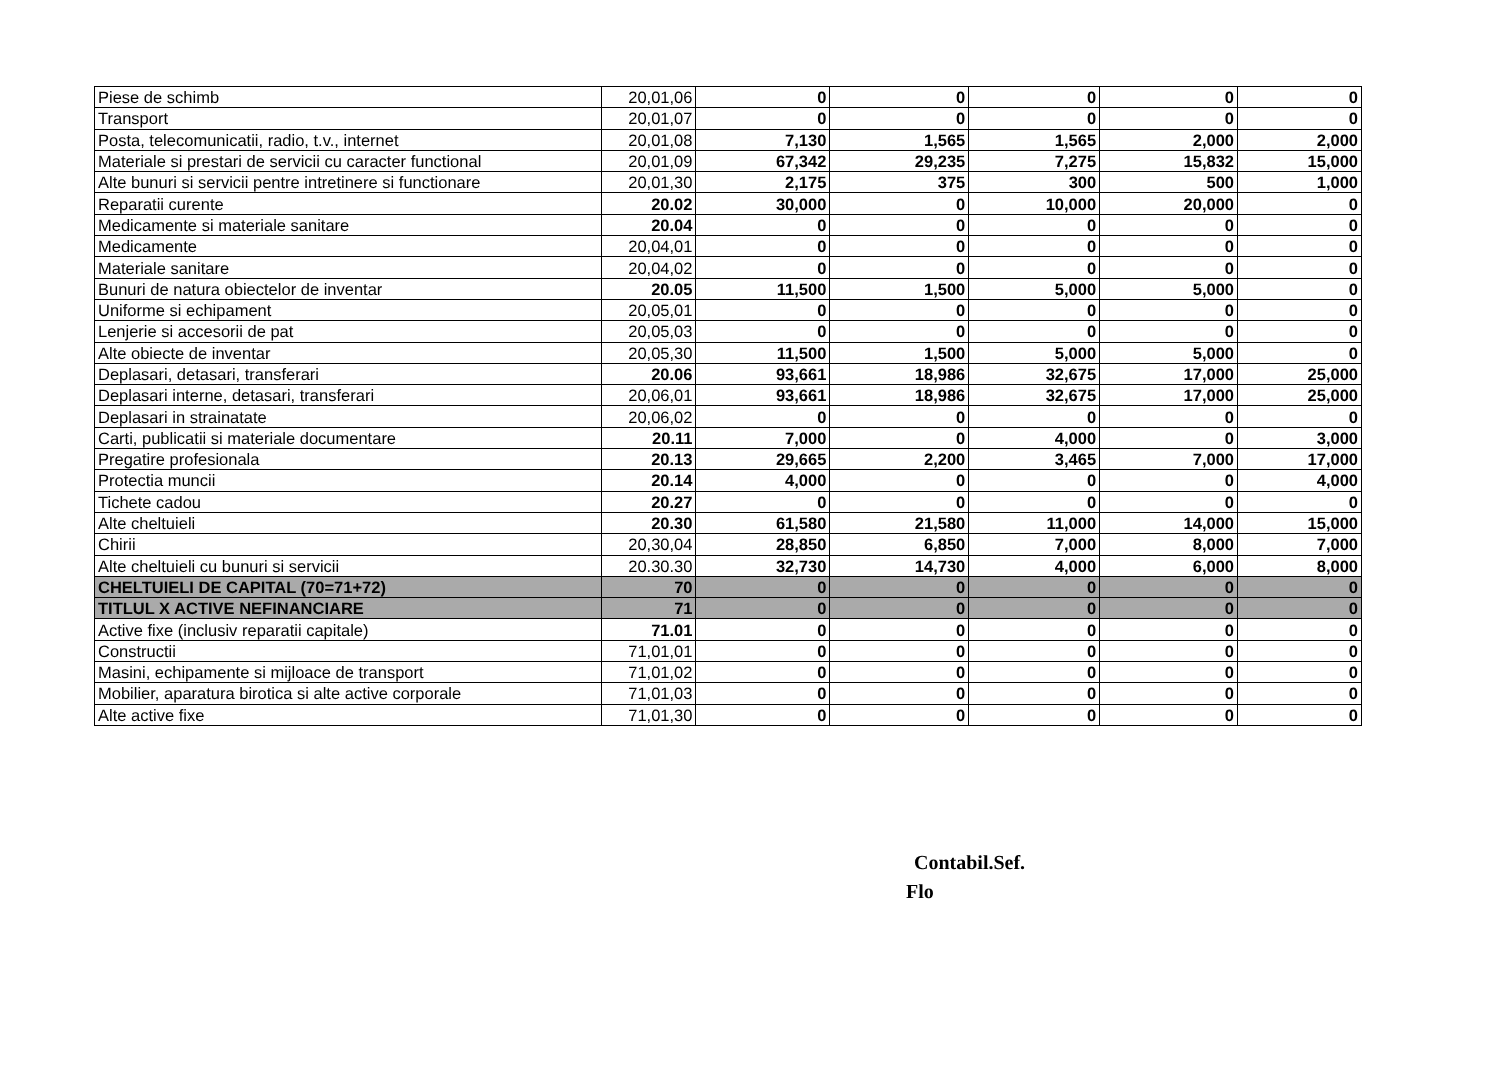| Piese de schimb | 20,01,06 | 0 | 0 | 0 | 0 | 0 |
| Transport | 20,01,07 | 0 | 0 | 0 | 0 | 0 |
| Posta, telecomunicatii, radio, t.v., internet | 20,01,08 | 7,130 | 1,565 | 1,565 | 2,000 | 2,000 |
| Materiale si prestari de servicii cu caracter functional | 20,01,09 | 67,342 | 29,235 | 7,275 | 15,832 | 15,000 |
| Alte bunuri si servicii pentre intretinere si functionare | 20,01,30 | 2,175 | 375 | 300 | 500 | 1,000 |
| Reparatii curente | 20.02 | 30,000 | 0 | 10,000 | 20,000 | 0 |
| Medicamente si materiale sanitare | 20.04 | 0 | 0 | 0 | 0 | 0 |
| Medicamente | 20,04,01 | 0 | 0 | 0 | 0 | 0 |
| Materiale sanitare | 20,04,02 | 0 | 0 | 0 | 0 | 0 |
| Bunuri de natura obiectelor de inventar | 20.05 | 11,500 | 1,500 | 5,000 | 5,000 | 0 |
| Uniforme si echipament | 20,05,01 | 0 | 0 | 0 | 0 | 0 |
| Lenjerie si accesorii de pat | 20,05,03 | 0 | 0 | 0 | 0 | 0 |
| Alte obiecte de inventar | 20,05,30 | 11,500 | 1,500 | 5,000 | 5,000 | 0 |
| Deplasari, detasari, transferari | 20.06 | 93,661 | 18,986 | 32,675 | 17,000 | 25,000 |
| Deplasari interne, detasari, transferari | 20,06,01 | 93,661 | 18,986 | 32,675 | 17,000 | 25,000 |
| Deplasari in strainatate | 20,06,02 | 0 | 0 | 0 | 0 | 0 |
| Carti, publicatii si materiale documentare | 20.11 | 7,000 | 0 | 4,000 | 0 | 3,000 |
| Pregatire profesionala | 20.13 | 29,665 | 2,200 | 3,465 | 7,000 | 17,000 |
| Protectia muncii | 20.14 | 4,000 | 0 | 0 | 0 | 4,000 |
| Tichete cadou | 20.27 | 0 | 0 | 0 | 0 | 0 |
| Alte cheltuieli | 20.30 | 61,580 | 21,580 | 11,000 | 14,000 | 15,000 |
| Chirii | 20,30,04 | 28,850 | 6,850 | 7,000 | 8,000 | 7,000 |
| Alte cheltuieli cu bunuri si servicii | 20.30.30 | 32,730 | 14,730 | 4,000 | 6,000 | 8,000 |
| CHELTUIELI DE CAPITAL (70=71+72) | 70 | 0 | 0 | 0 | 0 | 0 |
| TITLUL X ACTIVE NEFINANCIARE | 71 | 0 | 0 | 0 | 0 | 0 |
| Active fixe (inclusiv reparatii capitale) | 71.01 | 0 | 0 | 0 | 0 | 0 |
| Constructii | 71,01,01 | 0 | 0 | 0 | 0 | 0 |
| Masini, echipamente si mijloace de transport | 71,01,02 | 0 | 0 | 0 | 0 | 0 |
| Mobilier, aparatura birotica si alte active corporale | 71,01,03 | 0 | 0 | 0 | 0 | 0 |
| Alte active fixe | 71,01,30 | 0 | 0 | 0 | 0 | 0 |
Contabil.Sef.
Flo